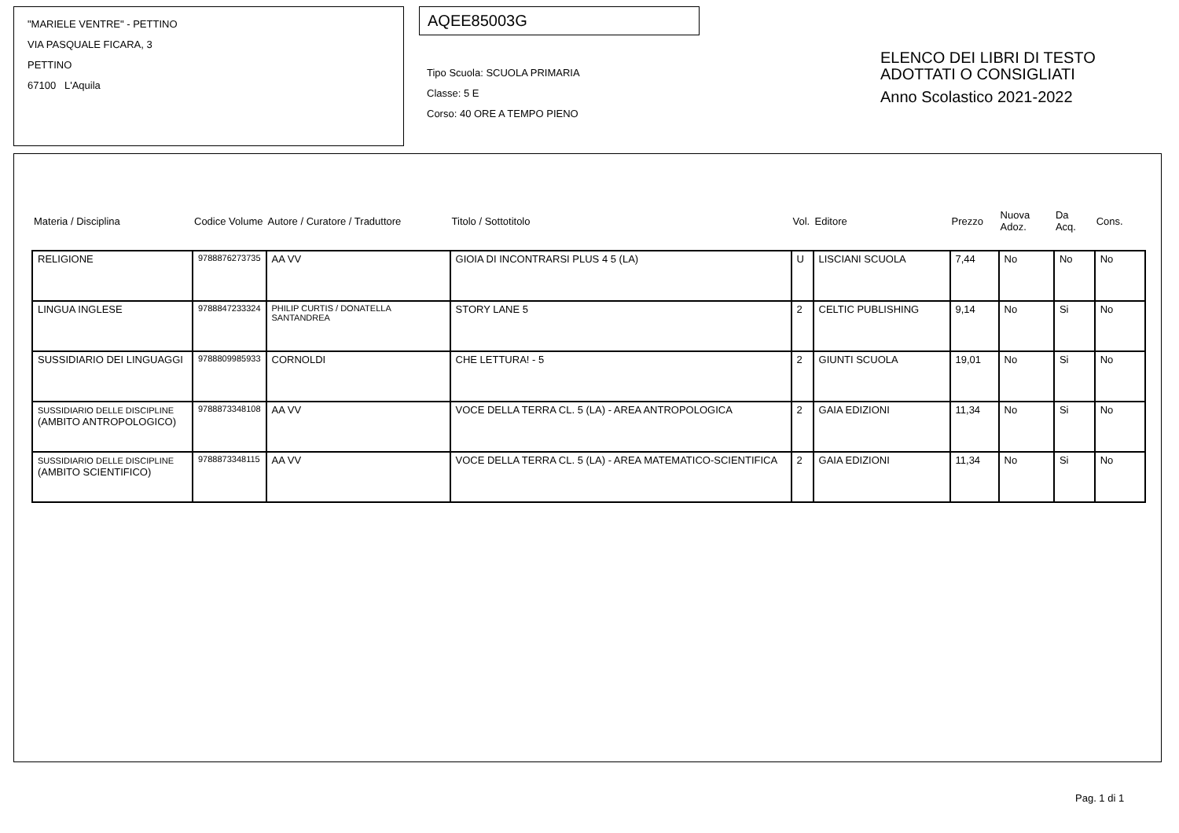"MARIELE VENTRE" - PETTINO
VIA PASQUALE FICARA, 3
PETTINO
67100 L'Aquila
AQEE85003G
Tipo Scuola: SCUOLA PRIMARIA
Classe: 5 E
Corso: 40 ORE A TEMPO PIENO
ELENCO DEI LIBRI DI TESTO
ADOTTATI O CONSIGLIATI
Anno Scolastico 2021-2022
| Materia / Disciplina | Codice Volume | Autore / Curatore / Traduttore | Titolo / Sottotitolo | Vol. | Editore | Prezzo | Nuova Adoz. | Da Acq. | Cons. |
| --- | --- | --- | --- | --- | --- | --- | --- | --- | --- |
| RELIGIONE | 9788876273735 | AA VV | GIOIA DI INCONTRARSI PLUS 4 5 (LA) | U | LISCIANI SCUOLA | 7,44 | No | No | No |
| LINGUA INGLESE | 9788847233324 | PHILIP CURTIS / DONATELLA SANTANDREA | STORY LANE 5 | 2 | CELTIC PUBLISHING | 9,14 | No | Si | No |
| SUSSIDIARIO DEI LINGUAGGI | 9788809985933 | CORNOLDI | CHE LETTURA! - 5 | 2 | GIUNTI SCUOLA | 19,01 | No | Si | No |
| SUSSIDIARIO DELLE DISCIPLINE (AMBITO ANTROPOLOGICO) | 9788873348108 | AA VV | VOCE DELLA TERRA CL. 5 (LA) - AREA ANTROPOLOGICA | 2 | GAIA EDIZIONI | 11,34 | No | Si | No |
| SUSSIDIARIO DELLE DISCIPLINE (AMBITO SCIENTIFICO) | 9788873348115 | AA VV | VOCE DELLA TERRA CL. 5 (LA) - AREA MATEMATICO-SCIENTIFICA | 2 | GAIA EDIZIONI | 11,34 | No | Si | No |
Pag. 1 di 1